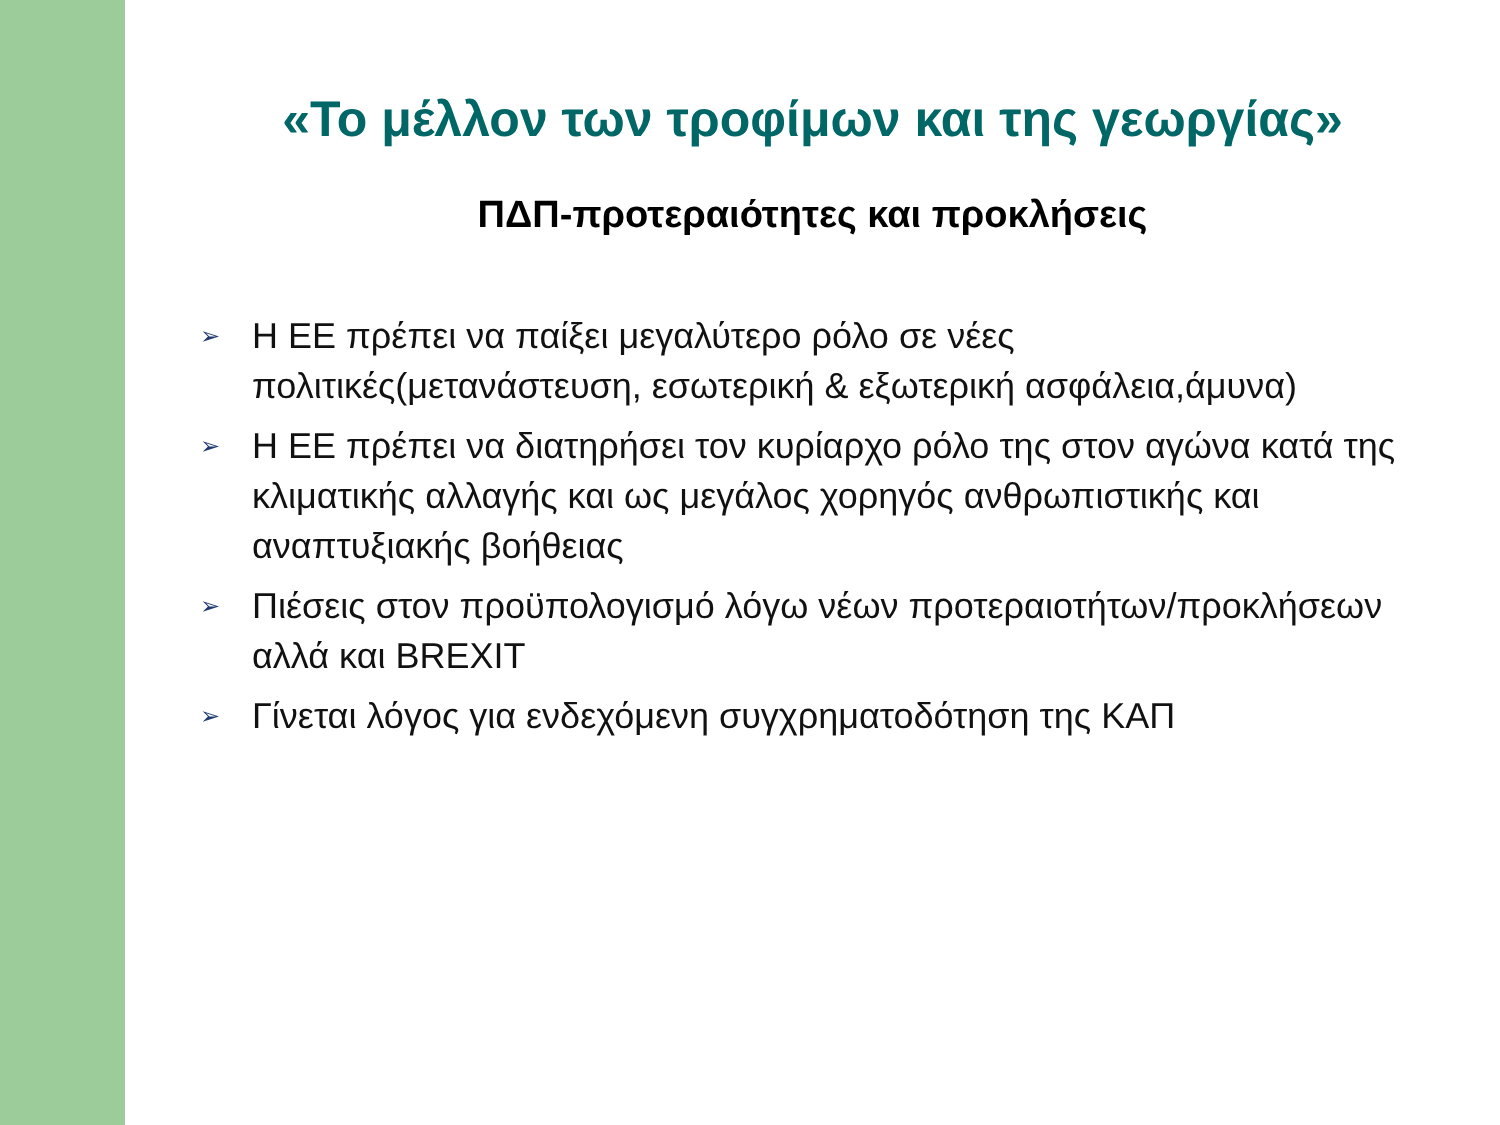«Το μέλλον των τροφίμων και της γεωργίας»
ΠΔΠ-προτεραιότητες και προκλήσεις
➢ Η ΕΕ πρέπει να παίξει μεγαλύτερο ρόλο σε νέες πολιτικές(μετανάστευση, εσωτερική & εξωτερική ασφάλεια,άμυνα)
➢ Η ΕΕ πρέπει να διατηρήσει τον κυρίαρχο ρόλο της στον αγώνα κατά της κλιματικής αλλαγής και ως μεγάλος χορηγός ανθρωπιστικής και αναπτυξιακής βοήθειας
➢ Πιέσεις στον προϋπολογισμό λόγω νέων προτεραιοτήτων/προκλήσεων αλλά και BREXIT
➢ Γίνεται λόγος για ενδεχόμενη συγχρηματοδότηση της ΚΑΠ